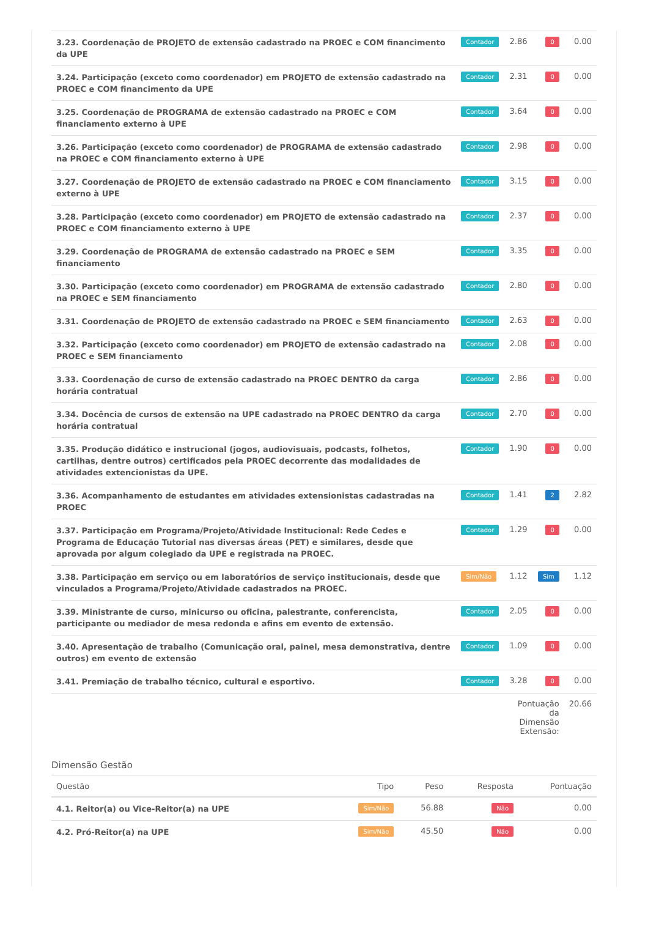| 3.23. Coordenação de PROJETO de extensão cadastrado na PROEC e COM financimento da UPE | Contador | 2.86 | 0 | 0.00 |
| 3.24. Participação (exceto como coordenador) em PROJETO de extensão cadastrado na PROEC e COM financimento da UPE | Contador | 2.31 | 0 | 0.00 |
| 3.25. Coordenação de PROGRAMA de extensão cadastrado na PROEC e COM financiamento externo à UPE | Contador | 3.64 | 0 | 0.00 |
| 3.26. Participação (exceto como coordenador) de PROGRAMA de extensão cadastrado na PROEC e COM financiamento externo à UPE | Contador | 2.98 | 0 | 0.00 |
| 3.27. Coordenação de PROJETO de extensão cadastrado na PROEC e COM financiamento externo à UPE | Contador | 3.15 | 0 | 0.00 |
| 3.28. Participação (exceto como coordenador) em PROJETO de extensão cadastrado na PROEC e COM financiamento externo à UPE | Contador | 2.37 | 0 | 0.00 |
| 3.29. Coordenação de PROGRAMA de extensão cadastrado na PROEC e SEM financiamento | Contador | 3.35 | 0 | 0.00 |
| 3.30. Participação (exceto como coordenador) em PROGRAMA de extensão cadastrado na PROEC e SEM financiamento | Contador | 2.80 | 0 | 0.00 |
| 3.31. Coordenação de PROJETO de extensão cadastrado na PROEC e SEM financiamento | Contador | 2.63 | 0 | 0.00 |
| 3.32. Participação (exceto como coordenador) em PROJETO de extensão cadastrado na PROEC e SEM financiamento | Contador | 2.08 | 0 | 0.00 |
| 3.33. Coordenação de curso de extensão cadastrado na PROEC DENTRO da carga horária contratual | Contador | 2.86 | 0 | 0.00 |
| 3.34. Docência de cursos de extensão na UPE cadastrado na PROEC DENTRO da carga horária contratual | Contador | 2.70 | 0 | 0.00 |
| 3.35. Produção didático e instrucional (jogos, audiovisuais, podcasts, folhetos, cartilhas, dentre outros) certificados pela PROEC decorrente das modalidades de atividades extencionistas da UPE. | Contador | 1.90 | 0 | 0.00 |
| 3.36. Acompanhamento de estudantes em atividades extensionistas cadastradas na PROEC | Contador | 1.41 | 2 | 2.82 |
| 3.37. Participação em Programa/Projeto/Atividade Institucional: Rede Cedes e Programa de Educação Tutorial nas diversas áreas (PET) e similares, desde que aprovada por algum colegiado da UPE e registrada na PROEC. | Contador | 1.29 | 0 | 0.00 |
| 3.38. Participação em serviço ou em laboratórios de serviço institucionais, desde que vinculados a Programa/Projeto/Atividade cadastrados na PROEC. | Sim/Não | 1.12 | Sim | 1.12 |
| 3.39. Ministrante de curso, minicurso ou oficina, palestrante, conferencista, participante ou mediador de mesa redonda e afins em evento de extensão. | Contador | 2.05 | 0 | 0.00 |
| 3.40. Apresentação de trabalho (Comunicação oral, painel, mesa demonstrativa, dentre outros) em evento de extensão | Contador | 1.09 | 0 | 0.00 |
| 3.41. Premiação de trabalho técnico, cultural e esportivo. | Contador | 3.28 | 0 | 0.00 |
| | | Pontuação da Dimensão Extensão: | | 20.66 |
Dimensão Gestão
| Questão | Tipo | Peso | Resposta | Pontuação |
| --- | --- | --- | --- | --- |
| 4.1. Reitor(a) ou Vice-Reitor(a) na UPE | Sim/Não | 56.88 | Não | 0.00 |
| 4.2. Pró-Reitor(a) na UPE | Sim/Não | 45.50 | Não | 0.00 |